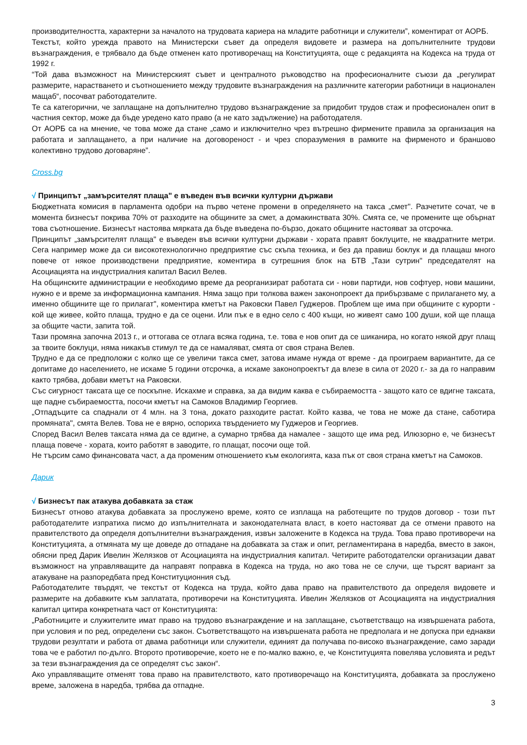производителността, характерни за началото на трудовата кариера на младите работници и служители”, коментират от АОРБ.
Текстът, който урежда правото на Министерски съвет да определя видовете и размера на допълнителните трудови възнаграждения, е трябвало да бъде отменен като противоречащ на Конституцията, още с редакцията на Кодекса на труда от 1992 г.
“Той дава възможност на Министерският съвет и централното ръководство на професионалните съюзи да „регулират размерите, нарастването и съотношението между трудовите възнаграждения на различните категории работници в национален мащаб“, посочват работодателите.
Те са категорични, че заплащане на допълнително трудово възнаграждение за придобит трудов стаж и професионален опит в частния сектор, може да бъде уредено като право (а не като задължение) на работодателя.
От АОРБ са на мнение, че това може да стане „само и изключително чрез вътрешно фирмените правила за организация на работата и заплащането, а при наличие на договореност - и чрез споразумения в рамките на фирменото и браншово колективно трудово договаряне”.
Cross.bg
√ Принципът „замърсителят плаща" е въведен във всички културни държави
Бюджетната комисия в парламента одобри на първо четене промени в определянето на такса „смет". Разчетите сочат, че в момента бизнесът покрива 70% от разходите на общините за смет, а домакинствата 30%. Смята се, че промените ще обърнат това съотношение. Бизнесът настоява мярката да бъде въведена по-бързо, докато общините настояват за отсрочка.
Принципът „замърсителят плаща" е въведен във всички културни държави - хората правят боклуците, не квадратните метри. Сега например може да си високотехнологично предприятие със скъпа техника, и без да правиш боклук и да плащаш много повече от някое производствени предприятие, коментира в сутрешния блок на БТВ „Тази сутрин" председателят на Асоциацията на индустриалния капитал Васил Велев.
На общинските администрации е необходимо време да реорганизират работата си - нови партиди, нов софтуер, нови машини, нужно е и време за информационна кампания. Няма защо при толкова важен законопроект да прибързваме с прилагането му, а именно общините ще го прилагат", коментира кметът на Раковски Павел Гуджеров. Проблем ще има при общините с курорти - кой ще живее, който плаща, трудно е да се оцени. Или пък е в едно село с 400 къщи, но живеят само 100 души, кой ще плаща за общите части, запита той.
Тази промяна започна 2013 г., и оттогава се отлага всяка година, т.е. това е нов опит да се шиканира, но когато някой друг плащ за твоите боклуци, няма никакъв стимул те да се намаляват, смята от своя страна Велев.
Трудно е да се предположи с колко ще се увеличи такса смет, затова имаме нужда от време - да проиграем вариантите, да се допитаме до населението, не искаме 5 години отсрочка, а искаме законопроектът да влезе в сила от 2020 г.- за да го направим както трябва, добави кметът на Раковски.
Със сигурност таксата ще се поскъпне. Искахме и справка, за да видим каква е събираемостта - защото като се вдигне таксата, ще падне събираемостта, посочи кметът на Самоков Владимир Георгиев.
„Отпадъците са спаднали от 4 млн. на 3 тона, докато разходите растат. Който казва, че това не може да стане, саботира промяната", смята Велев. Това не е вярно, оспориха твърдението му Гуджеров и Георгиев.
Според Васил Велев таксата няма да се вдигне, а сумарно трябва да намалее - защото ще има ред. Илюзорно е, че бизнесът плаща повече - хората, които работят в заводите, го плащат, посочи още той.
Не търсим само финансовата част, а да променим отношението към екологията, каза пък от своя страна кметът на Самоков.
Дарик
√ Бизнесът пак атакува добавката за стаж
Бизнесът отново атакува добавката за прослужено време, която се изплаща на работещите по трудов договор - този път работодателите изпратиха писмо до изпълнителната и законодателната власт, в което настояват да се отмени правото на правителството да определя допълнителни възнаграждения, извън заложените в Кодекса на труда. Това право противоречи на Конституцията, а отмяната му ще доведе до отпадане на добавката за стаж и опит, регламентирана в наредба, вместо в закон, обясни пред Дарик Ивелин Желязков от Асоциацията на индустриалния капитал. Четирите работодателски организации дават възможност на управляващите да направят поправка в Кодекса на труда, но ако това не се случи, ще търсят вариант за атакуване на разпоредбата пред Конституционния съд.
Работодателите твърдят, че текстът от Кодекса на труда, който дава право на правителството да определя видовете и размерите на добавките към заплатата, противоречи на Конституцията. Ивелин Желязков от Асоциацията на индустриалния капитал цитира конкретната част от Конституцията:
„Работниците и служителите имат право на трудово възнаграждение и на заплащане, съответстващо на извършената работа, при условия и по ред, определени със закон. Съответстващото на извършената работа не предполага и не допуска при еднакви трудови резултати и работа от двама работници или служители, единият да получава по-високо възнаграждение, само заради това че е работил по-дълго. Второто противоречие, което не е по-малко важно, е, че Конституцията повелява условията и редът за тези възнаграждения да се определят със закон“.
Ако управляващите отменят това право на правителството, като противоречащо на Конституцията, добавката за прослужено време, заложена в наредба, трябва да отпадне.
3